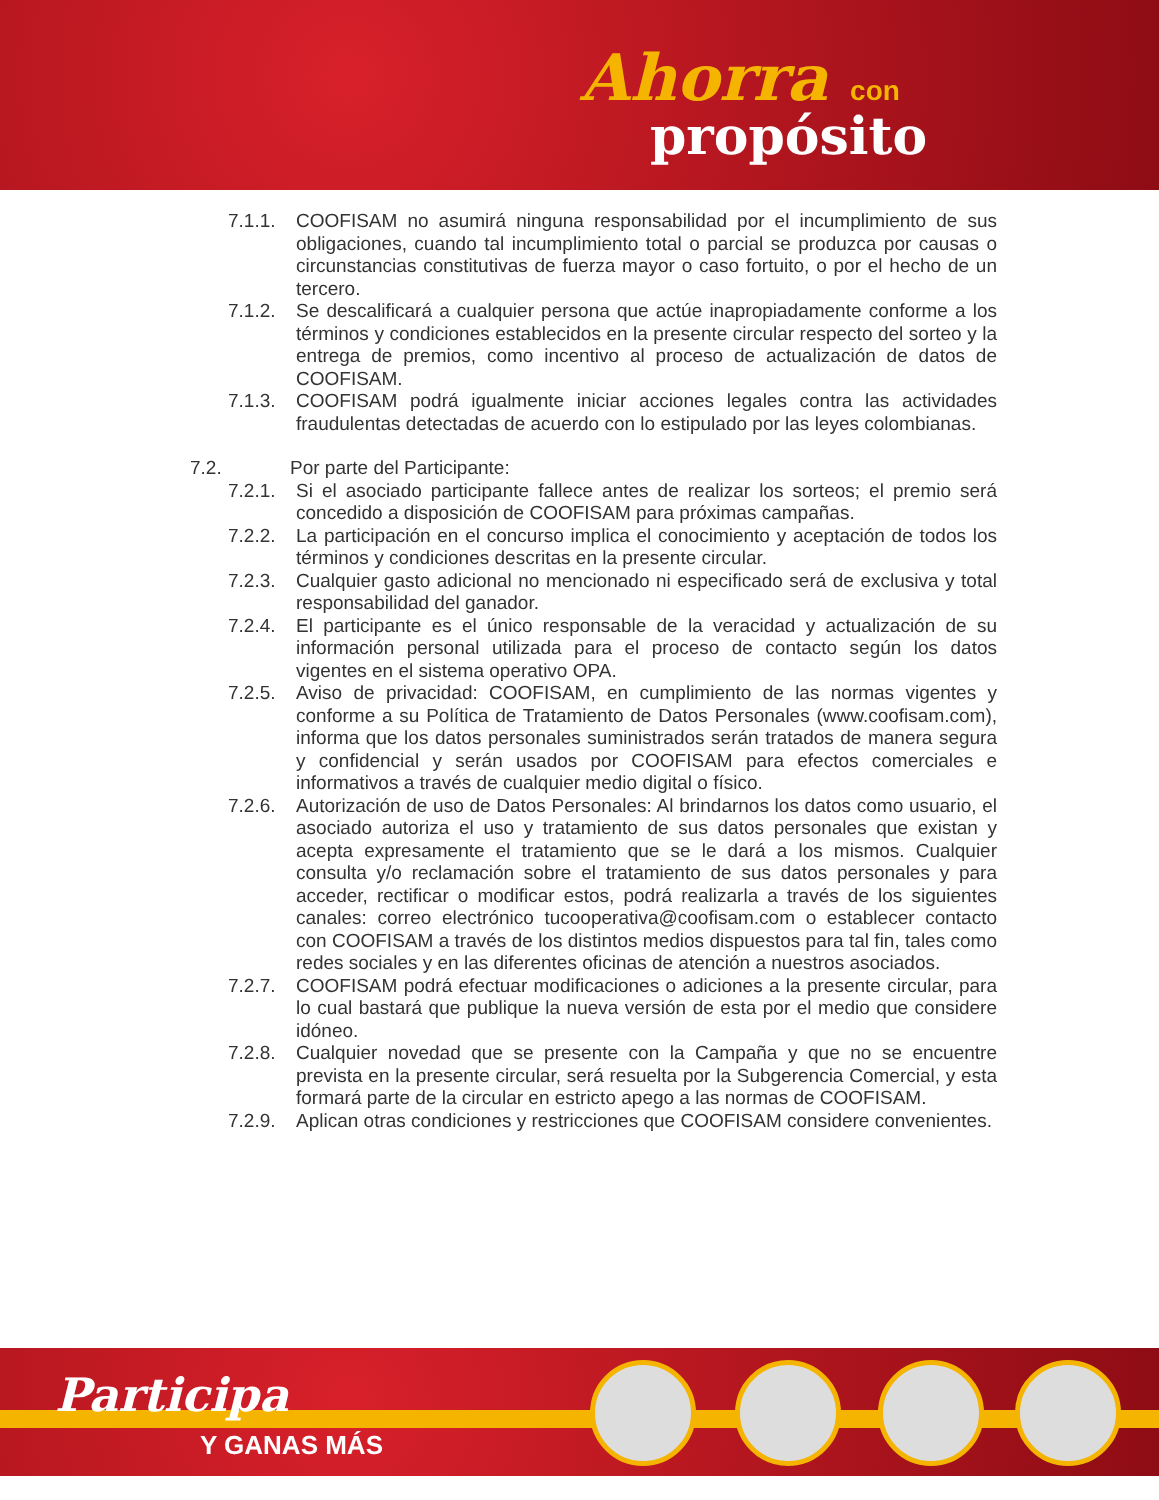Ahorra con
propósito
7.1.1.
COOFISAM no asumirá ninguna responsabilidad por el incumplimiento de sus obligaciones, cuando tal incumplimiento total o parcial se produzca por causas o circunstancias constitutivas de fuerza mayor o caso fortuito, o por el hecho de un tercero.
7.1.2.
Se descalificará a cualquier persona que actúe inapropiadamente conforme a los términos y condiciones establecidos en la presente circular respecto del sorteo y la entrega de premios, como incentivo al proceso de actualización de datos de COOFISAM.
7.1.3.
COOFISAM podrá igualmente iniciar acciones legales contra las actividades fraudulentas detectadas de acuerdo con lo estipulado por las leyes colombianas.
7.2. Por parte del Participante:
7.2.1.
Si el asociado participante fallece antes de realizar los sorteos; el premio será concedido a disposición de COOFISAM para próximas campañas.
7.2.2.
La participación en el concurso implica el conocimiento y aceptación de todos los términos y condiciones descritas en la presente circular.
7.2.3.
Cualquier gasto adicional no mencionado ni especificado será de exclusiva y total responsabilidad del ganador.
7.2.4.
El participante es el único responsable de la veracidad y actualización de su información personal utilizada para el proceso de contacto según los datos vigentes en el sistema operativo OPA.
7.2.5.
Aviso de privacidad: COOFISAM, en cumplimiento de las normas vigentes y conforme a su Política de Tratamiento de Datos Personales (www.coofisam.com), informa que los datos personales suministrados serán tratados de manera segura y confidencial y serán usados por COOFISAM para efectos comerciales e informativos a través de cualquier medio digital o físico.
7.2.6.
Autorización de uso de Datos Personales: Al brindarnos los datos como usuario, el asociado autoriza el uso y tratamiento de sus datos personales que existan y acepta expresamente el tratamiento que se le dará a los mismos. Cualquier consulta y/o reclamación sobre el tratamiento de sus datos personales y para acceder, rectificar o modificar estos, podrá realizarla a través de los siguientes canales: correo electrónico tucooperativa@coofisam.com o establecer contacto con COOFISAM a través de los distintos medios dispuestos para tal fin, tales como redes sociales y en las diferentes oficinas de atención a nuestros asociados.
7.2.7.
COOFISAM podrá efectuar modificaciones o adiciones a la presente circular, para lo cual bastará que publique la nueva versión de esta por el medio que considere idóneo.
7.2.8.
Cualquier novedad que se presente con la Campaña y que no se encuentre prevista en la presente circular, será resuelta por la Subgerencia Comercial, y esta formará parte de la circular en estricto apego a las normas de COOFISAM.
7.2.9.
Aplican otras condiciones y restricciones que COOFISAM considere convenientes.
Participa
Y GANAS MÁS